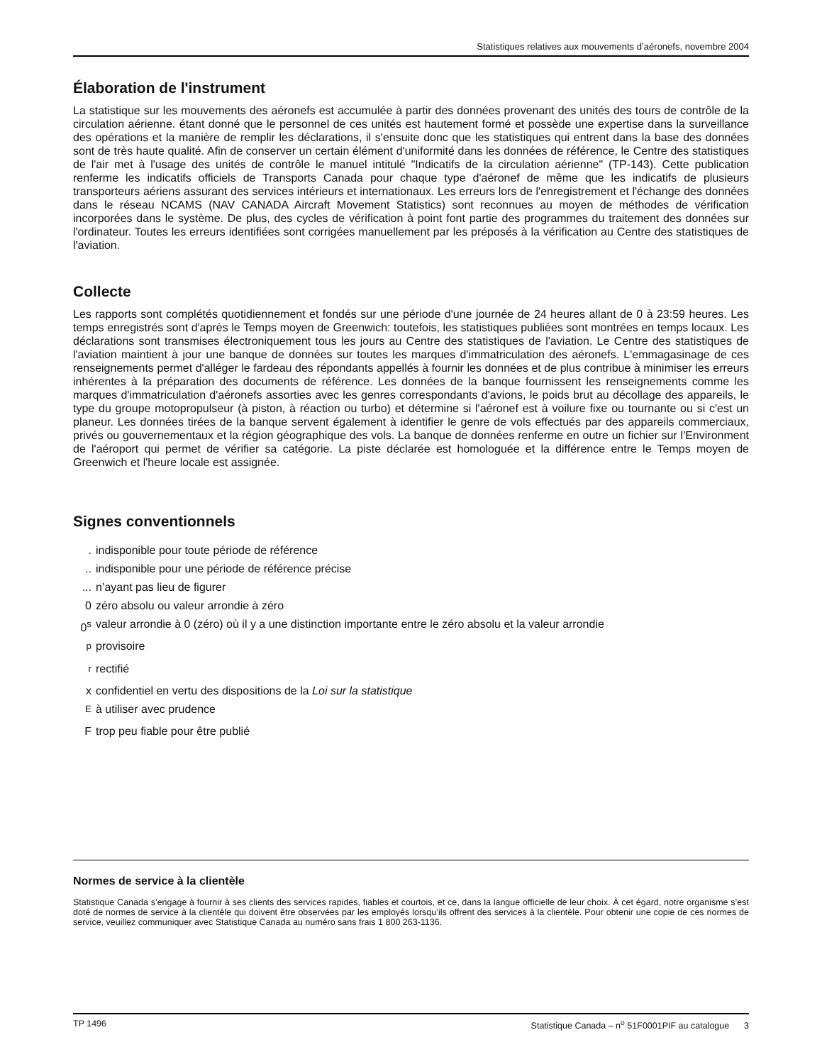Statistiques relatives aux mouvements d’aéronefs, novembre 2004
Élaboration de l'instrument
La statistique sur les mouvements des aéronefs est accumulée à partir des données provenant des unités des tours de contrôle de la circulation aérienne. étant donné que le personnel de ces unités est hautement formé et possède une expertise dans la surveillance des opérations et la manière de remplir les déclarations, il s'ensuite donc que les statistiques qui entrent dans la base des données sont de très haute qualité. Afin de conserver un certain élément d'uniformité dans les données de référence, le Centre des statistiques de l'air met à l'usage des unités de contrôle le manuel intitulé "Indicatifs de la circulation aérienne" (TP-143). Cette publication renferme les indicatifs officiels de Transports Canada pour chaque type d'aéronef de même que les indicatifs de plusieurs transporteurs aériens assurant des services intérieurs et internationaux. Les erreurs lors de l'enregistrement et l'échange des données dans le réseau NCAMS (NAV CANADA Aircraft Movement Statistics) sont reconnues au moyen de méthodes de vérification incorporées dans le système. De plus, des cycles de vérification à point font partie des programmes du traitement des données sur l'ordinateur. Toutes les erreurs identifiées sont corrigées manuellement par les préposés à la vérification au Centre des statistiques de l'aviation.
Collecte
Les rapports sont complétés quotidiennement et fondés sur une période d'une journée de 24 heures allant de 0 à 23:59 heures. Les temps enregistrés sont d'après le Temps moyen de Greenwich: toutefois, les statistiques publiées sont montrées en temps locaux. Les déclarations sont transmises électroniquement tous les jours au Centre des statistiques de l'aviation. Le Centre des statistiques de l'aviation maintient à jour une banque de données sur toutes les marques d'immatriculation des aéronefs. L'emmagasinage de ces renseignements permet d'alléger le fardeau des répondants appellés à fournir les données et de plus contribue à minimiser les erreurs inhérentes à la préparation des documents de référence. Les données de la banque fournissent les renseignements comme les marques d'immatriculation d'aéronefs assorties avec les genres correspondants d'avions, le poids brut au décollage des appareils, le type du groupe motopropulseur (à piston, à réaction ou turbo) et détermine si l'aéronef est à voilure fixe ou tournante ou si c'est un planeur. Les données tirées de la banque servent également à identifier le genre de vols effectués par des appareils commerciaux, privés ou gouvernementaux et la région géographique des vols. La banque de données renferme en outre un fichier sur l'Environment de l'aéroport qui permet de vérifier sa catégorie. La piste déclarée est homologuée et la différence entre le Temps moyen de Greenwich et l'heure locale est assignée.
Signes conventionnels
. indisponible pour toute période de référence
.. indisponible pour une période de référence précise
... n’ayant pas lieu de figurer
0 zéro absolu ou valeur arrondie à zéro
0<sup>s</sup> valeur arrondie à 0 (zéro) où il y a une distinction importante entre le zéro absolu et la valeur arrondie
<sup>p</sup> provisoire
<sup>r</sup> rectifié
x confidentiel en vertu des dispositions de la Loi sur la statistique
<sup>E</sup>à utiliser avec prudence
Ftrop peu fiable pour être publié
Normes de service à la clientèle
Statistique Canada s’engage à fournir à ses clients des services rapides, fiables et courtois, et ce, dans la langue officielle de leur choix. À cet égard, notre organisme s’est doté de normes de service à la clientèle qui doivent être observées par les employés lorsqu’ils offrent des services à la clientèle. Pour obtenir une copie de ces normes de service, veuillez communiquer avec Statistique Canada au numéro sans frais 1 800 263-1136.
TP 1496 Statistique Canada – n<sup>o</sup> 51F0001PIF au catalogue 3